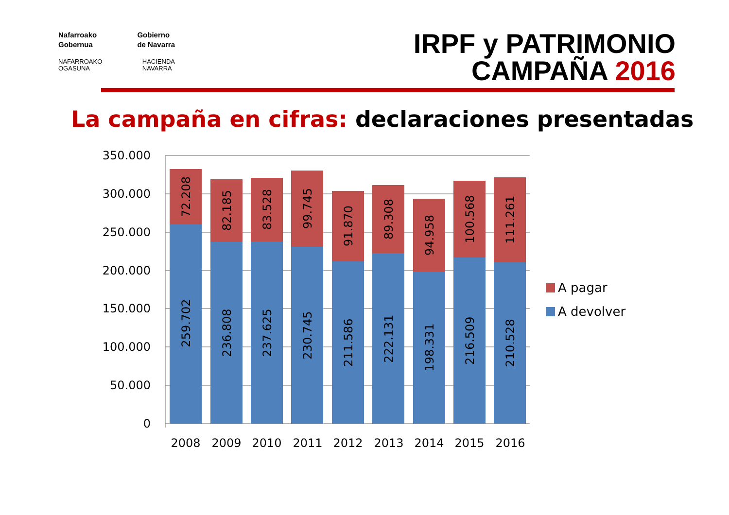Nafarroako
Gobernua Gobierno
de Navarra
NAFARROAKO
OGASUNA HACIENDA
NAVARRA
IRPF y PATRIMONIO
CAMPAÑA 2016
La campaña en cifras: declaraciones presentadas
350.000
300.000
250.000
200.000
150.000
100.000
50.000
0
2008
2009
2010
2011
2012
2013
2014
2015
2016
259.702
236.808
237.625
230.745
211.586
222.131
198.331
216.509
210.528
72.208
82.185
83.528
99.745
91.870
89.308
94.958
100.568
111.261
A pagar
A devolver